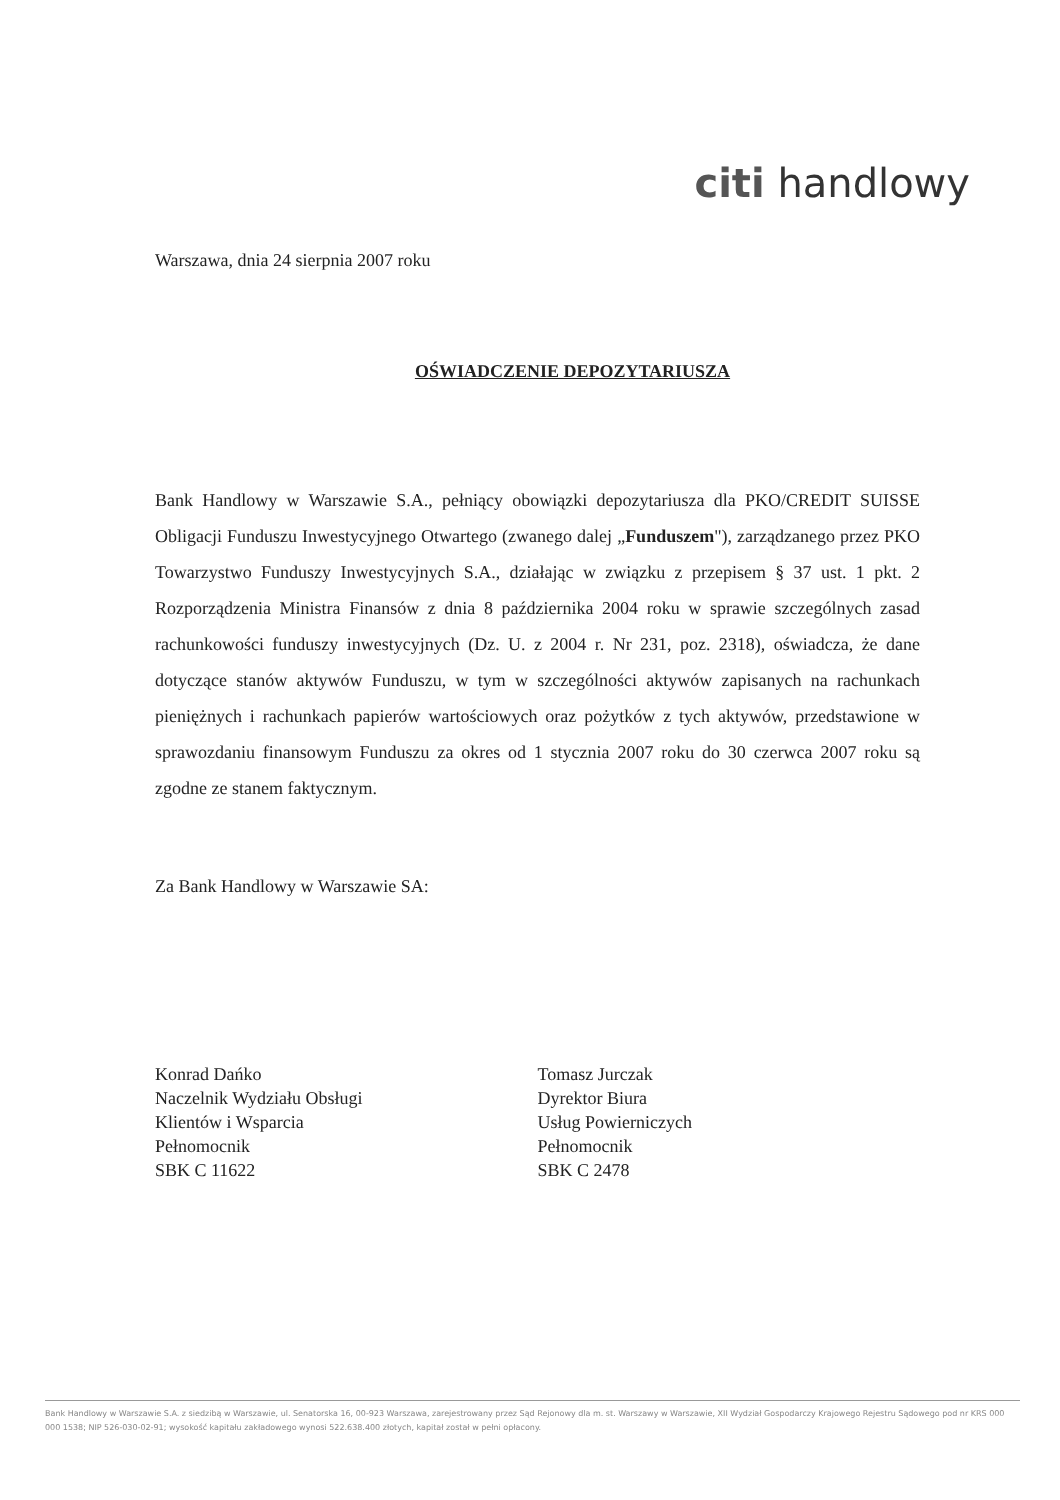citi handlowy
Warszawa, dnia 24 sierpnia 2007 roku
OŚWIADCZENIE DEPOZYTARIUSZA
Bank Handlowy w Warszawie S.A., pełniący obowiązki depozytariusza dla PKO/CREDIT SUISSE Obligacji Funduszu Inwestycyjnego Otwartego (zwanego dalej „Funduszem"), zarządzanego przez PKO Towarzystwo Funduszy Inwestycyjnych S.A., działając w związku z przepisem § 37 ust. 1 pkt. 2 Rozporządzenia Ministra Finansów z dnia 8 października 2004 roku w sprawie szczególnych zasad rachunkowości funduszy inwestycyjnych (Dz. U. z 2004 r. Nr 231, poz. 2318), oświadcza, że dane dotyczące stanów aktywów Funduszu, w tym w szczególności aktywów zapisanych na rachunkach pieniężnych i rachunkach papierów wartościowych oraz pożytków z tych aktywów, przedstawione w sprawozdaniu finansowym Funduszu za okres od 1 stycznia 2007 roku do 30 czerwca 2007 roku są zgodne ze stanem faktycznym.
Za Bank Handlowy w Warszawie SA:
Konrad Dańko
Naczelnik Wydziału Obsługi
Klientów i Wsparcia
Pełnomocnik
SBK C 11622
Tomasz Jurczak
Dyrektor Biura
Usług Powierniczych
Pełnomocnik
SBK C 2478
Bank Handlowy w Warszawie S.A. z siedzibą w Warszawie, ul. Senatorska 16, 00-923 Warszawa, zarejestrowany przez Sąd Rejonowy dla m. st. Warszawy w Warszawie, XII Wydział Gospodarczy Krajowego Rejestru Sądowego pod nr KRS 000 000 1538; NIP 526-030-02-91; wysokość kapitału zakładowego wynosi 522.638.400 złotych, kapitał został w pełni opłacony.